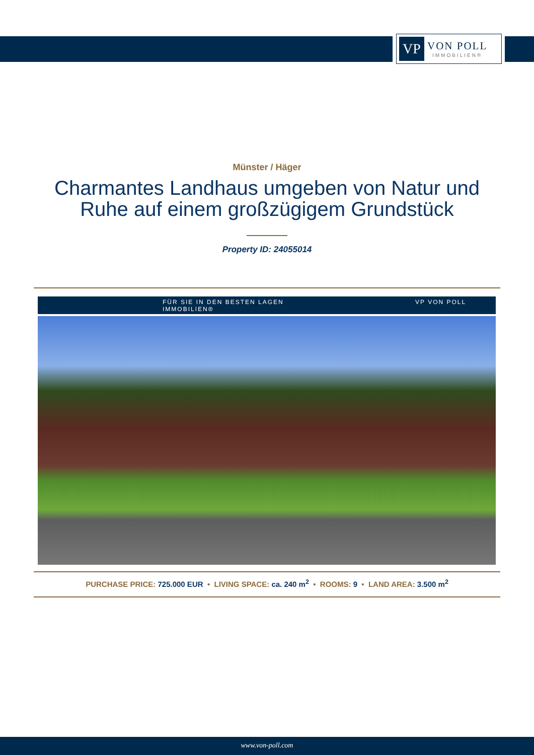VP
VON POLL
IMMOBILIEN®
Münster / Häger
Charmantes Landhaus umgeben von Natur und
Ruhe auf einem großzügigem Grundstück
Property ID: 24055014
FÜR SIE IN DEN BESTEN LAGEN VP VON POLL IMMOBILIEN®
PURCHASE PRICE: 725.000 EUR • LIVING SPACE: ca. 240 m<sup>2</sup> • ROOMS: 9 • LAND AREA: 3.500 m<sup>2</sup>
www.von-poll.com